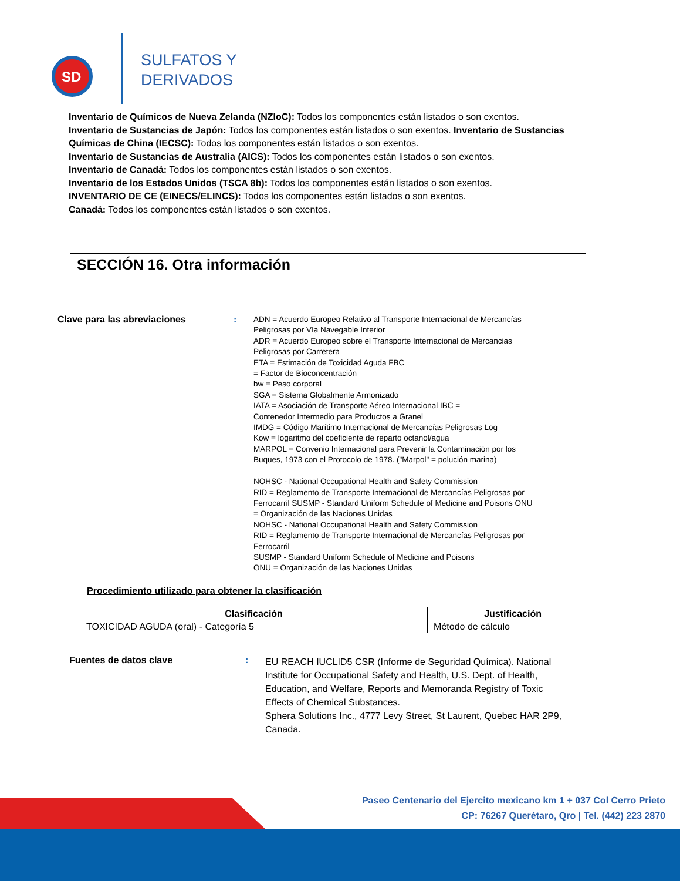SD
SULFATOS Y
DERIVADOS
Inventario de Químicos de Nueva Zelanda (NZIoC): Todos los componentes están listados o son exentos.
Inventario de Sustancias de Japón: Todos los componentes están listados o son exentos. Inventario de Sustancias Químicas de China (IECSC): Todos los componentes están listados o son exentos.
Inventario de Sustancias de Australia (AICS): Todos los componentes están listados o son exentos.
Inventario de Canadá: Todos los componentes están listados o son exentos.
Inventario de los Estados Unidos (TSCA 8b): Todos los componentes están listados o son exentos.
INVENTARIO DE CE (EINECS/ELINCS): Todos los componentes están listados o son exentos.
Canadá: Todos los componentes están listados o son exentos.
SECCIÓN 16. Otra información
Clave para las abreviaciones :
ADN = Acuerdo Europeo Relativo al Transporte Internacional de Mercancías Peligrosas por Vía Navegable Interior
ADR = Acuerdo Europeo sobre el Transporte Internacional de Mercancias Peligrosas por Carretera
ETA = Estimación de Toxicidad Aguda FBC
= Factor de Bioconcentración
bw = Peso corporal
SGA = Sistema Globalmente Armonizado
IATA = Asociación de Transporte Aéreo Internacional IBC =
Contenedor Intermedio para Productos a Granel
IMDG = Código Marítimo Internacional de Mercancías Peligrosas Log
Kow = logaritmo del coeficiente de reparto octanol/agua
MARPOL = Convenio Internacional para Prevenir la Contaminación por los Buques, 1973 con el Protocolo de 1978. ("Marpol" = polución marina)
NOHSC - National Occupational Health and Safety Commission
RID = Reglamento de Transporte Internacional de Mercancías Peligrosas por Ferrocarril SUSMP - Standard Uniform Schedule of Medicine and Poisons ONU = Organización de las Naciones Unidas
NOHSC - National Occupational Health and Safety Commission
RID = Reglamento de Transporte Internacional de Mercancías Peligrosas por Ferrocarril
SUSMP - Standard Uniform Schedule of Medicine and Poisons
ONU = Organización de las Naciones Unidas
Procedimiento utilizado para obtener la clasificación
| Clasificación | Justificación |
| --- | --- |
| TOXICIDAD AGUDA (oral) - Categoría 5 | Método de cálculo |
Fuentes de datos clave :
EU REACH IUCLID5 CSR (Informe de Seguridad Química). National Institute for Occupational Safety and Health, U.S. Dept. of Health, Education, and Welfare, Reports and Memoranda Registry of Toxic Effects of Chemical Substances.
Sphera Solutions Inc., 4777 Levy Street, St Laurent, Quebec HAR 2P9, Canada.
Paseo Centenario del Ejercito mexicano km 1 + 037 Col Cerro Prieto
CP: 76267 Querétaro, Qro | Tel. (442) 223 2870